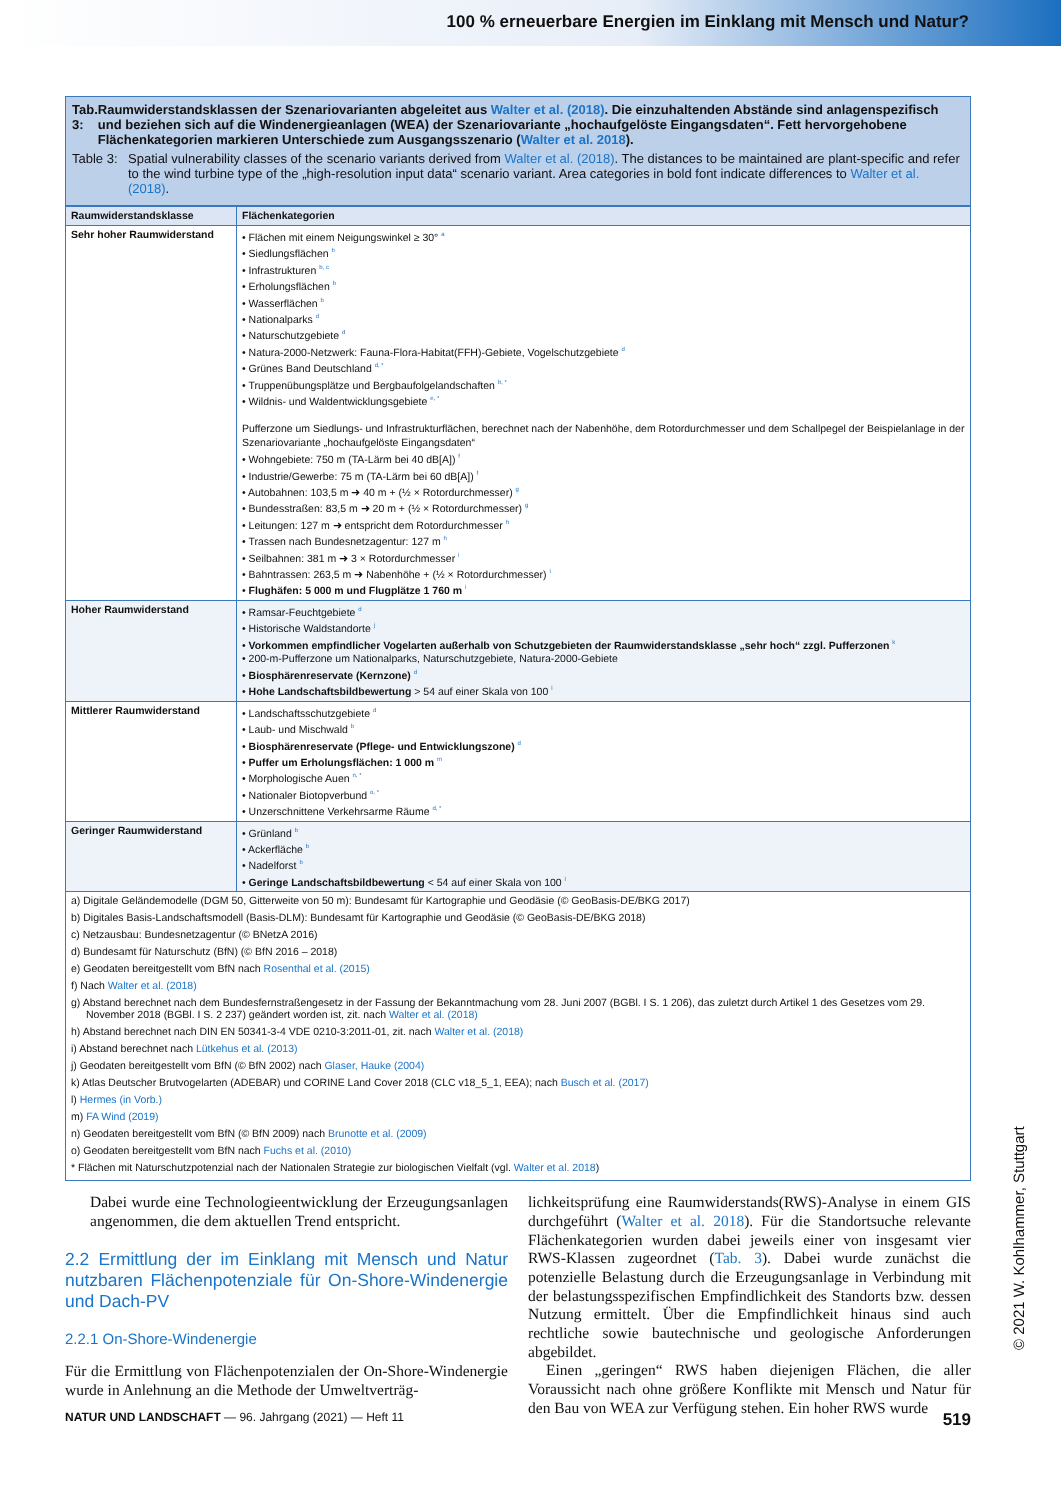100 % erneuerbare Energien im Einklang mit Mensch und Natur?
Tab. 3: Raumwiderstandsklassen der Szenariovarianten abgeleitet aus Walter et al. (2018). Die einzuhaltenden Abstände sind anlagenspezifisch und beziehen sich auf die Windenergieanlagen (WEA) der Szenariovariante „hochaufgelöste Eingangsdaten“. Fett hervorgehobene Flächenkategorien markieren Unterschiede zum Ausgangsszenario (Walter et al. 2018).
Table 3: Spatial vulnerability classes of the scenario variants derived from Walter et al. (2018). The distances to be maintained are plant-specific and refer to the wind turbine type of the „high-resolution input data“ scenario variant. Area categories in bold font indicate differences to Walter et al. (2018).
| Raumwiderstandsklasse | Flächenkategorien |
| --- | --- |
| Sehr hoher Raumwiderstand | • Flächen mit einem Neigungswinkel ≥ 30° <sup>a</sup> • Siedlungsflächen <sup>b</sup> • Infrastrukturen <sup>b, c</sup> • Erholungsflächen <sup>b</sup> • Wasserflächen <sup>b</sup> • Nationalparks <sup>d</sup> • Naturschutzgebiete <sup>d</sup> • Natura-2000-Netzwerk: Fauna-Flora-Habitat(FFH)-Gebiete, Vogelschutzgebiete <sup>d</sup> • Grünes Band Deutschland <sup>d, *</sup> • Truppenübungsplätze und Bergbaufolgelandschaften <sup>b, *</sup> • Wildnis- und Waldentwicklungsgebiete <sup>e, *</sup> Pufferzone um Siedlungs- und Infrastrukturflächen, berechnet nach der Nabenhöhe, dem Rotordurchmesser und dem Schallpegel der Beispielanlage in der Szenariovariante „hochaufgelöste Eingangsdaten“ • Wohngebiete: 750 m (TA-Lärm bei 40 dB[A]) <sup>f</sup> • Industrie/Gewerbe: 75 m (TA-Lärm bei 60 dB[A]) <sup>f</sup> • Autobahnen: 103,5 m ➜ 40 m + (½ × Rotordurchmesser) <sup>g</sup> • Bundesstraßen: 83,5 m ➜ 20 m + (½ × Rotordurchmesser) <sup>g</sup> • Leitungen: 127 m ➜ entspricht dem Rotordurchmesser <sup>h</sup> • Trassen nach Bundesnetzagentur: 127 m <sup>h</sup> • Seilbahnen: 381 m ➜ 3 × Rotordurchmesser <sup>i</sup> • Bahntrassen: 263,5 m ➜ Nabenhöhe + (½ × Rotordurchmesser) <sup>i</sup> • Flughäfen: 5 000 m und Flugplätze 1 760 m <sup>i</sup> |
| Hoher Raumwiderstand | • Ramsar-Feuchtgebiete <sup>d</sup> • Historische Waldstandorte <sup>j</sup> • Vorkommen empfindlicher Vogelarten außerhalb von Schutzgebieten der Raumwiderstandsklasse „sehr hoch“ zzgl. Pufferzonen <sup>k</sup> • 200-m-Pufferzone um Nationalparks, Naturschutzgebiete, Natura-2000-Gebiete • Biosphärenreservate (Kernzone) <sup>d</sup> • Hohe Landschaftsbildbewertung > 54 auf einer Skala von 100 <sup>l</sup> |
| Mittlerer Raumwiderstand | • Landschaftsschutzgebiete <sup>d</sup> • Laub- und Mischwald <sup>b</sup> • Biosphärenreservate (Pflege- und Entwicklungszone) <sup>d</sup> • Puffer um Erholungsflächen: 1 000 m <sup>m</sup> • Morphologische Auen <sup>n, *</sup> • Nationaler Biotopverbund <sup>o, *</sup> • Unzerschnittene Verkehrsarme Räume <sup>d, *</sup> |
| Geringer Raumwiderstand | • Grünland <sup>b</sup> • Ackerfläche <sup>b</sup> • Nadelforst <sup>b</sup> • Geringe Landschaftsbildbewertung < 54 auf einer Skala von 100 <sup>l</sup> |
a) Digitale Geländemodelle (DGM 50, Gitterweite von 50 m): Bundesamt für Kartographie und Geodäsie (© GeoBasis-DE/BKG 2017)
b) Digitales Basis-Landschaftsmodell (Basis-DLM): Bundesamt für Kartographie und Geodäsie (© GeoBasis-DE/BKG 2018)
c) Netzausbau: Bundesnetzagentur (© BNetzA 2016)
d) Bundesamt für Naturschutz (BfN) (© BfN 2016 – 2018)
e) Geodaten bereitgestellt vom BfN nach Rosenthal et al. (2015)
f) Nach Walter et al. (2018)
g) Abstand berechnet nach dem Bundesfernstraßengesetz in der Fassung der Bekanntmachung vom 28. Juni 2007 (BGBl. I S. 1 206), das zuletzt durch Artikel 1 des Gesetzes vom 29. November 2018 (BGBl. I S. 2 237) geändert worden ist, zit. nach Walter et al. (2018)
h) Abstand berechnet nach DIN EN 50341-3-4 VDE 0210-3:2011-01, zit. nach Walter et al. (2018)
i) Abstand berechnet nach Lütkehus et al. (2013)
j) Geodaten bereitgestellt vom BfN (© BfN 2002) nach Glaser, Hauke (2004)
k) Atlas Deutscher Brutvogelarten (ADEBAR) und CORINE Land Cover 2018 (CLC v18_5_1, EEA); nach Busch et al. (2017)
l) Hermes (in Vorb.)
m) FA Wind (2019)
n) Geodaten bereitgestellt vom BfN (© BfN 2009) nach Brunotte et al. (2009)
o) Geodaten bereitgestellt vom BfN nach Fuchs et al. (2010)
* Flächen mit Naturschutzpotenzial nach der Nationalen Strategie zur biologischen Vielfalt (vgl. Walter et al. 2018)
Dabei wurde eine Technologieentwicklung der Erzeugungsanlagen angenommen, die dem aktuellen Trend entspricht.
2.2 Ermittlung der im Einklang mit Mensch und Natur nutzbaren Flächenpotenziale für On-Shore-Windenergie und Dach-PV
2.2.1 On-Shore-Windenergie
Für die Ermittlung von Flächenpotenzialen der On-Shore-Windenergie wurde in Anlehnung an die Methode der Umweltverträg-
lichkeitsprüfung eine Raumwiderstands(RWS)-Analyse in einem GIS durchgeführt (Walter et al. 2018). Für die Standortsuche relevante Flächenkategorien wurden dabei jeweils einer von insgesamt vier RWS-Klassen zugeordnet (Tab. 3). Dabei wurde zunächst die potenzielle Belastung durch die Erzeugungsanlage in Verbindung mit der belastungsspezifischen Empfindlichkeit des Standorts bzw. dessen Nutzung ermittelt. Über die Empfindlichkeit hinaus sind auch rechtliche sowie bautechnische und geologische Anforderungen abgebildet.
Einen „geringen“ RWS haben diejenigen Flächen, die aller Voraussicht nach ohne größere Konflikte mit Mensch und Natur für den Bau von WEA zur Verfügung stehen. Ein hoher RWS wurde
NATUR UND LANDSCHAFT — 96. Jahrgang (2021) — Heft 11 519
© 2021 W. Kohlhammer, Stuttgart